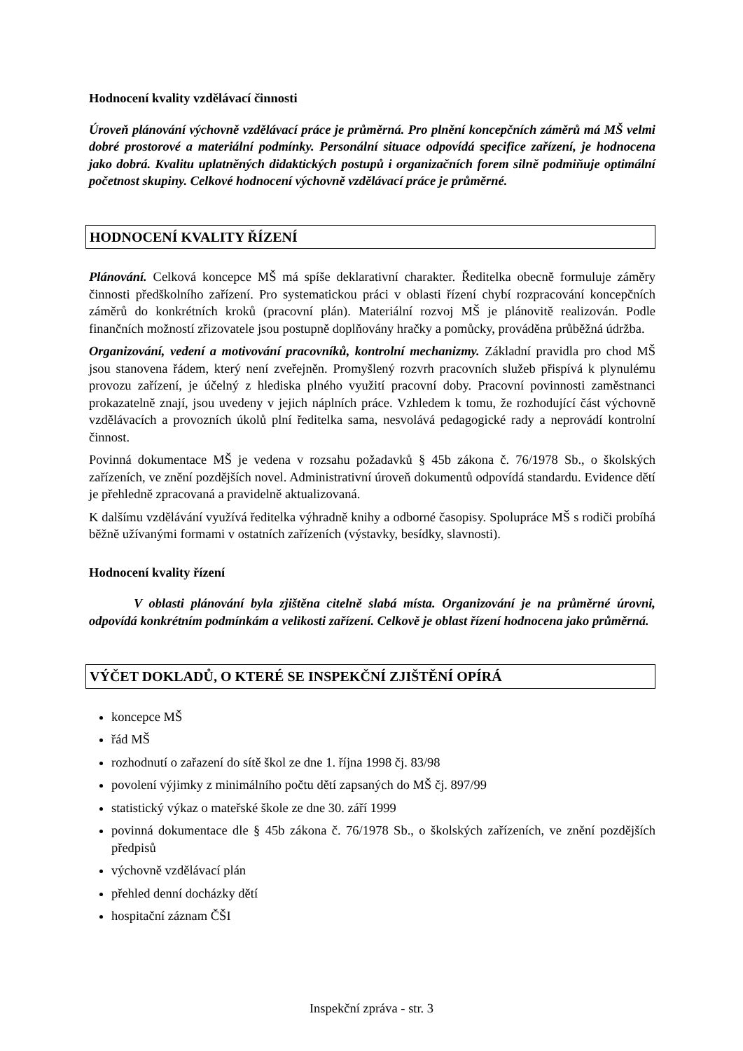Hodnocení kvality vzdělávací činnosti
Úroveň plánování výchovně vzdělávací práce je průměrná. Pro plnění koncepčních záměrů má MŠ velmi dobré prostorové a materiální podmínky. Personální situace odpovídá specifice zařízení, je hodnocena jako dobrá. Kvalitu uplatněných didaktických postupů i organizačních forem silně podmiňuje optimální početnost skupiny. Celkové hodnocení výchovně vzdělávací práce je průměrné.
HODNOCENÍ KVALITY ŘÍZENÍ
Plánování. Celková koncepce MŠ má spíše deklarativní charakter. Ředitelka obecně formuluje záměry činnosti předškolního zařízení. Pro systematickou práci v oblasti řízení chybí rozpracování koncepčních záměrů do konkrétních kroků (pracovní plán). Materiální rozvoj MŠ je plánovitě realizován. Podle finančních možností zřizovatele jsou postupně doplňovány hračky a pomůcky, prováděna průběžná údržba.
Organizování, vedení a motivování pracovníků, kontrolní mechanizmy. Základní pravidla pro chod MŠ jsou stanovena řádem, který není zveřejněn. Promyšlený rozvrh pracovních služeb přispívá k plynulému provozu zařízení, je účelný z hlediska plného využití pracovní doby. Pracovní povinnosti zaměstnanci prokazatelně znají, jsou uvedeny v jejich náplních práce. Vzhledem k tomu, že rozhodující část výchovně vzdělávacích a provozních úkolů plní ředitelka sama, nesvolává pedagogické rady a neprovádí kontrolní činnost.
Povinná dokumentace MŠ je vedena v rozsahu požadavků § 45b zákona č. 76/1978 Sb., o školských zařízeních, ve znění pozdějších novel. Administrativní úroveň dokumentů odpovídá standardu. Evidence dětí je přehledně zpracovaná a pravidelně aktualizovaná.
K dalšímu vzdělávání využívá ředitelka výhradně knihy a odborné časopisy. Spolupráce MŠ s rodiči probíhá běžně užívanými formami v ostatních zařízeních (výstavky, besídky, slavnosti).
Hodnocení kvality řízení
V oblasti plánování byla zjištěna citelně slabá místa. Organizování je na průměrné úrovni, odpovídá konkrétním podmínkám a velikosti zařízení. Celkově je oblast řízení hodnocena jako průměrná.
VÝČET DOKLADŮ, O KTERÉ SE INSPEKČNÍ ZJIŠTĚNÍ OPÍRÁ
koncepce MŠ
řád MŠ
rozhodnutí o zařazení do sítě škol ze dne 1. října 1998 čj. 83/98
povolení výjimky z minimálního počtu dětí zapsaných do MŠ čj. 897/99
statistický výkaz o mateřské škole ze dne 30. září 1999
povinná dokumentace dle § 45b zákona č. 76/1978 Sb., o školských zařízeních, ve znění pozdějších předpisů
výchovně vzdělávací plán
přehled denní docházky dětí
hospitační záznam ČŠI
Inspekční zpráva - str. 3